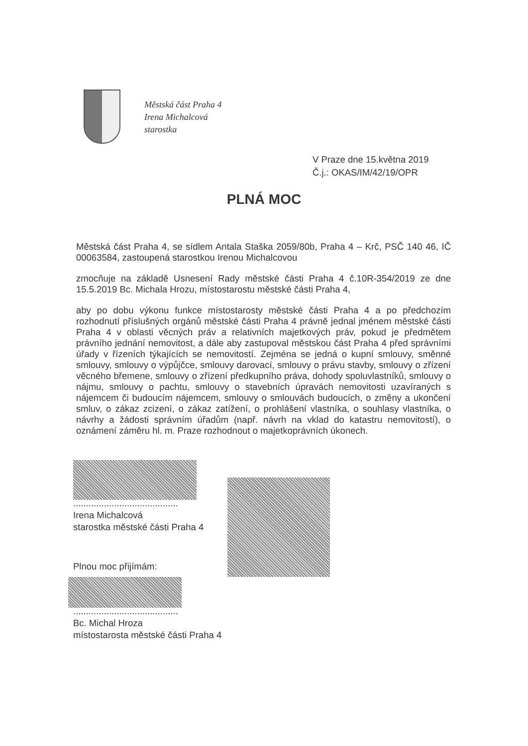Městská část Praha 4
Irena Michalcová
starostka
V Praze dne 15.května 2019
Č.j.: OKAS/IM/42/19/OPR
PLNÁ MOC
Městská část Praha 4, se sídlem Antala Staška 2059/80b, Praha 4 – Krč, PSČ 140 46, IČ 00063584, zastoupená starostkou Irenou Michalcovou
zmocňuje na základě Usnesení Rady městské části Praha 4 č.10R-354/2019 ze dne 15.5.2019 Bc. Michala Hrozu, místostarostu městské části Praha 4,
aby po dobu výkonu funkce místostarosty městské části Praha 4 a po předchozím rozhodnutí příslušných orgánů městské části Praha 4 právně jednal jménem městské části Praha 4 v oblasti věcných práv a relativních majetkových práv, pokud je předmětem právního jednání nemovitost, a dále aby zastupoval městskou část Praha 4 před správními úřady v řízeních týkajících se nemovitostí. Zejména se jedná o kupní smlouvy, směnné smlouvy, smlouvy o výpůjčce, smlouvy darovací, smlouvy o právu stavby, smlouvy o zřízení věcného břemene, smlouvy o zřízení předkupního práva, dohody spoluvlastníků, smlouvy o nájmu, smlouvy o pachtu, smlouvy o stavebních úpravách nemovitosti uzavíraných s nájemcem či budoucím nájemcem, smlouvy o smlouvách budoucích, o změny a ukončení smluv, o zákaz zcizení, o zákaz zatížení, o prohlášení vlastníka, o souhlasy vlastníka, o návrhy a žádosti správním úřadům (např. návrh na vklad do katastru nemovitostí), o oznámení záměru hl. m. Praze rozhodnout o majetkoprávních úkonech.
.........................................
Irena Michalcová
starostka městské části Praha 4
Plnou moc přijímám:
.........................................
Bc. Michal Hroza
místostarosta městské části Praha 4